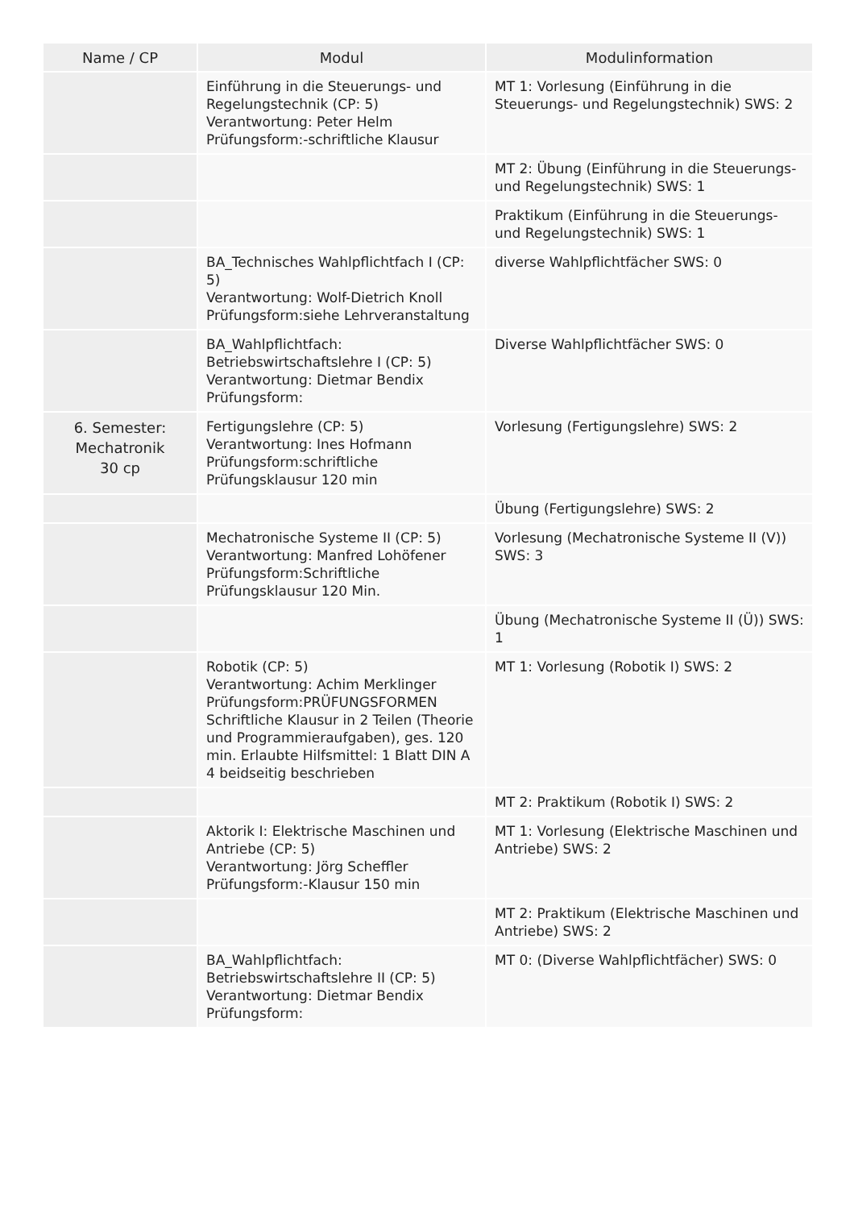| Name / CP | Modul | Modulinformation |
| --- | --- | --- |
| | Einführung in die Steuerungs- und Regelungstechnik (CP: 5) Verantwortung: Peter Helm Prüfungsform:-schriftliche Klausur | MT 1: Vorlesung (Einführung in die Steuerungs- und Regelungstechnik) SWS: 2 |
| | | MT 2: Übung (Einführung in die Steuerungs- und Regelungstechnik) SWS: 1 |
| | | Praktikum (Einführung in die Steuerungs- und Regelungstechnik) SWS: 1 |
| | BA_Technisches Wahlpflichtfach I (CP: 5) Verantwortung: Wolf-Dietrich Knoll Prüfungsform:siehe Lehrveranstaltung | diverse Wahlpflichtfächer SWS: 0 |
| | BA_Wahlpflichtfach: Betriebswirtschaftslehre I (CP: 5) Verantwortung: Dietmar Bendix Prüfungsform: | Diverse Wahlpflichtfächer SWS: 0 |
| 6. Semester: Mechatronik 30 cp | Fertigungslehre (CP: 5) Verantwortung: Ines Hofmann Prüfungsform:schriftliche Prüfungsklausur 120 min | Vorlesung (Fertigungslehre) SWS: 2 |
| | | Übung (Fertigungslehre) SWS: 2 |
| | Mechatronische Systeme II (CP: 5) Verantwortung: Manfred Lohöfener Prüfungsform:Schriftliche Prüfungsklausur 120 Min. | Vorlesung (Mechatronische Systeme II (V)) SWS: 3 |
| | | Übung (Mechatronische Systeme II (Ü)) SWS: 1 |
| | Robotik (CP: 5) Verantwortung: Achim Merklinger Prüfungsform:PRÜFUNGSFORMEN Schriftliche Klausur in 2 Teilen (Theorie und Programmieraufgaben), ges. 120 min. Erlaubte Hilfsmittel: 1 Blatt DIN A 4 beidseitig beschrieben | MT 1: Vorlesung (Robotik I) SWS: 2 |
| | | MT 2: Praktikum (Robotik I) SWS: 2 |
| | Aktorik I: Elektrische Maschinen und Antriebe (CP: 5) Verantwortung: Jörg Scheffler Prüfungsform:-Klausur 150 min | MT 1: Vorlesung (Elektrische Maschinen und Antriebe) SWS: 2 |
| | | MT 2: Praktikum (Elektrische Maschinen und Antriebe) SWS: 2 |
| | BA_Wahlpflichtfach: Betriebswirtschaftslehre II (CP: 5) Verantwortung: Dietmar Bendix Prüfungsform: | MT 0: (Diverse Wahlpflichtfächer) SWS: 0 |